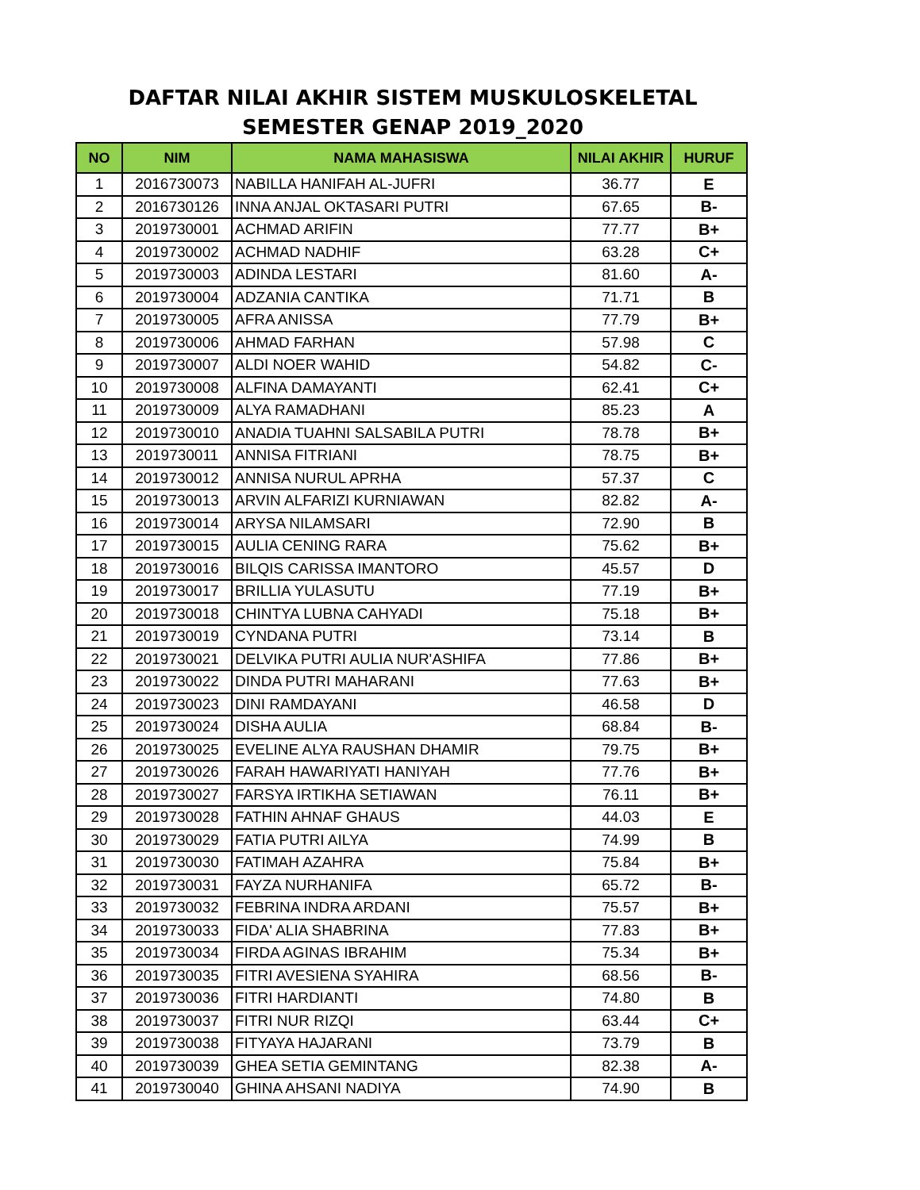DAFTAR NILAI AKHIR SISTEM MUSKULOSKELETAL
SEMESTER GENAP 2019_2020
| NO | NIM | NAMA MAHASISWA | NILAI AKHIR | HURUF |
| --- | --- | --- | --- | --- |
| 1 | 2016730073 | NABILLA HANIFAH AL-JUFRI | 36.77 | E |
| 2 | 2016730126 | INNA ANJAL OKTASARI PUTRI | 67.65 | B- |
| 3 | 2019730001 | ACHMAD ARIFIN | 77.77 | B+ |
| 4 | 2019730002 | ACHMAD NADHIF | 63.28 | C+ |
| 5 | 2019730003 | ADINDA LESTARI | 81.60 | A- |
| 6 | 2019730004 | ADZANIA CANTIKA | 71.71 | B |
| 7 | 2019730005 | AFRA ANISSA | 77.79 | B+ |
| 8 | 2019730006 | AHMAD FARHAN | 57.98 | C |
| 9 | 2019730007 | ALDI NOER WAHID | 54.82 | C- |
| 10 | 2019730008 | ALFINA DAMAYANTI | 62.41 | C+ |
| 11 | 2019730009 | ALYA RAMADHANI | 85.23 | A |
| 12 | 2019730010 | ANADIA TUAHNI SALSABILA PUTRI | 78.78 | B+ |
| 13 | 2019730011 | ANNISA FITRIANI | 78.75 | B+ |
| 14 | 2019730012 | ANNISA NURUL APRHA | 57.37 | C |
| 15 | 2019730013 | ARVIN ALFARIZI KURNIAWAN | 82.82 | A- |
| 16 | 2019730014 | ARYSA NILAMSARI | 72.90 | B |
| 17 | 2019730015 | AULIA CENING RARA | 75.62 | B+ |
| 18 | 2019730016 | BILQIS CARISSA IMANTORO | 45.57 | D |
| 19 | 2019730017 | BRILLIA YULASUTU | 77.19 | B+ |
| 20 | 2019730018 | CHINTYA LUBNA CAHYADI | 75.18 | B+ |
| 21 | 2019730019 | CYNDANA PUTRI | 73.14 | B |
| 22 | 2019730021 | DELVIKA PUTRI AULIA NUR'ASHIFA | 77.86 | B+ |
| 23 | 2019730022 | DINDA PUTRI MAHARANI | 77.63 | B+ |
| 24 | 2019730023 | DINI RAMDAYANI | 46.58 | D |
| 25 | 2019730024 | DISHA AULIA | 68.84 | B- |
| 26 | 2019730025 | EVELINE ALYA RAUSHAN DHAMIR | 79.75 | B+ |
| 27 | 2019730026 | FARAH HAWARIYATI HANIYAH | 77.76 | B+ |
| 28 | 2019730027 | FARSYA IRTIKHA SETIAWAN | 76.11 | B+ |
| 29 | 2019730028 | FATHIN AHNAF GHAUS | 44.03 | E |
| 30 | 2019730029 | FATIA PUTRI AILYA | 74.99 | B |
| 31 | 2019730030 | FATIMAH AZAHRA | 75.84 | B+ |
| 32 | 2019730031 | FAYZA NURHANIFA | 65.72 | B- |
| 33 | 2019730032 | FEBRINA INDRA ARDANI | 75.57 | B+ |
| 34 | 2019730033 | FIDA' ALIA SHABRINA | 77.83 | B+ |
| 35 | 2019730034 | FIRDA AGINAS IBRAHIM | 75.34 | B+ |
| 36 | 2019730035 | FITRI AVESIENA SYAHIRA | 68.56 | B- |
| 37 | 2019730036 | FITRI HARDIANTI | 74.80 | B |
| 38 | 2019730037 | FITRI NUR RIZQI | 63.44 | C+ |
| 39 | 2019730038 | FITYAYA HAJARANI | 73.79 | B |
| 40 | 2019730039 | GHEA SETIA GEMINTANG | 82.38 | A- |
| 41 | 2019730040 | GHINA AHSANI NADIYA | 74.90 | B |